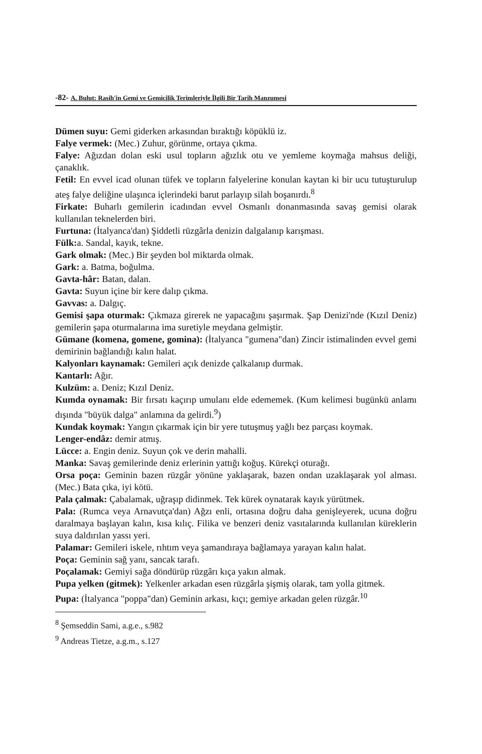-82- A. Bulut: Rasih'in Gemi ve Gemicilik Terimleriyle İlgili Bir Tarih Manzumesi
Dümen suyu: Gemi giderken arkasından bıraktığı köpüklü iz.
Falye vermek: (Mec.) Zuhur, görünme, ortaya çıkma.
Falye: Ağızdan dolan eski usul topların ağızlık otu ve yemleme koymağa mahsus deliği, çanaklık.
Fetil: En evvel icad olunan tüfek ve topların falyelerine konulan kaytan ki bir ucu tutuşturulup ateş falye deliğine ulaşınca içlerindeki barut parlayıp silah boşanırdı.<sup>8</sup>
Firkate: Buharlı gemilerin icadından evvel Osmanlı donanmasında savaş gemisi olarak kullanılan teknelerden biri.
Furtuna: (İtalyanca'dan) Şiddetli rüzgârla denizin dalgalanıp karışması.
Fülk: a. Sandal, kayık, tekne.
Gark olmak: (Mec.) Bir şeyden bol miktarda olmak.
Gark: a. Batma, boğulma.
Gavta-hâr: Batan, dalan.
Gavta: Suyun içine bir kere dalıp çıkma.
Gavvas: a. Dalgıç.
Gemisi şapa oturmak: Çıkmaza girerek ne yapacağını şaşırmak. Şap Denizi'nde (Kızıl Deniz) gemilerin şapa oturmalarına ima suretiyle meydana gelmiştir.
Gümane (komena, gomene, gomina): (İtalyanca "gumena"dan) Zincir istimalinden evvel gemi demirinin bağlandığı kalın halat.
Kalyonları kaynamak: Gemileri açık denizde çalkalanıp durmak.
Kantarlı: Ağır.
Kulzüm: a. Deniz; Kızıl Deniz.
Kumda oynamak: Bir fırsatı kaçırıp umulanı elde edememek. (Kum kelimesi bugünkü anlamı dışında "büyük dalga" anlamına da gelirdi.<sup>9</sup>)
Kundak koymak: Yangın çıkarmak için bir yere tutuşmuş yağlı bez parçası koymak.
Lenger-endâz: demir atmış.
Lücce: a. Engin deniz. Suyun çok ve derin mahalli.
Manka: Savaş gemilerinde deniz erlerinin yattığı koğuş. Kürekçi oturağı.
Orsa poça: Geminin bazen rüzgâr yönüne yaklaşarak, bazen ondan uzaklaşarak yol alması. (Mec.) Bata çıka, iyi kötü.
Pala çalmak: Çabalamak, uğraşıp didinmek. Tek kürek oynatarak kayık yürütmek.
Pala: (Rumca veya Arnavutça'dan) Ağzı enli, ortasına doğru daha genişleyerek, ucuna doğru daralmaya başlayan kalın, kısa kılıç. Filika ve benzeri deniz vasıtalarında kullanılan küreklerin suya daldırılan yassı yeri.
Palamar: Gemileri iskele, rıhtım veya şamandıraya bağlamaya yarayan kalın halat.
Poça: Geminin sağ yanı, sancak tarafı.
Poçalamak: Gemiyi sağa döndürüp rüzgârı kıça yakın almak.
Pupa yelken (gitmek): Yelkenler arkadan esen rüzgârla şişmiş olarak, tam yolla gitmek.
Pupa: (İtalyanca "poppa"dan) Geminin arkası, kıçı; gemiye arkadan gelen rüzgâr.<sup>10</sup>
<sup>8</sup> Şemseddin Sami, a.g.e., s.982
<sup>9</sup> Andreas Tietze, a.g.m., s.127